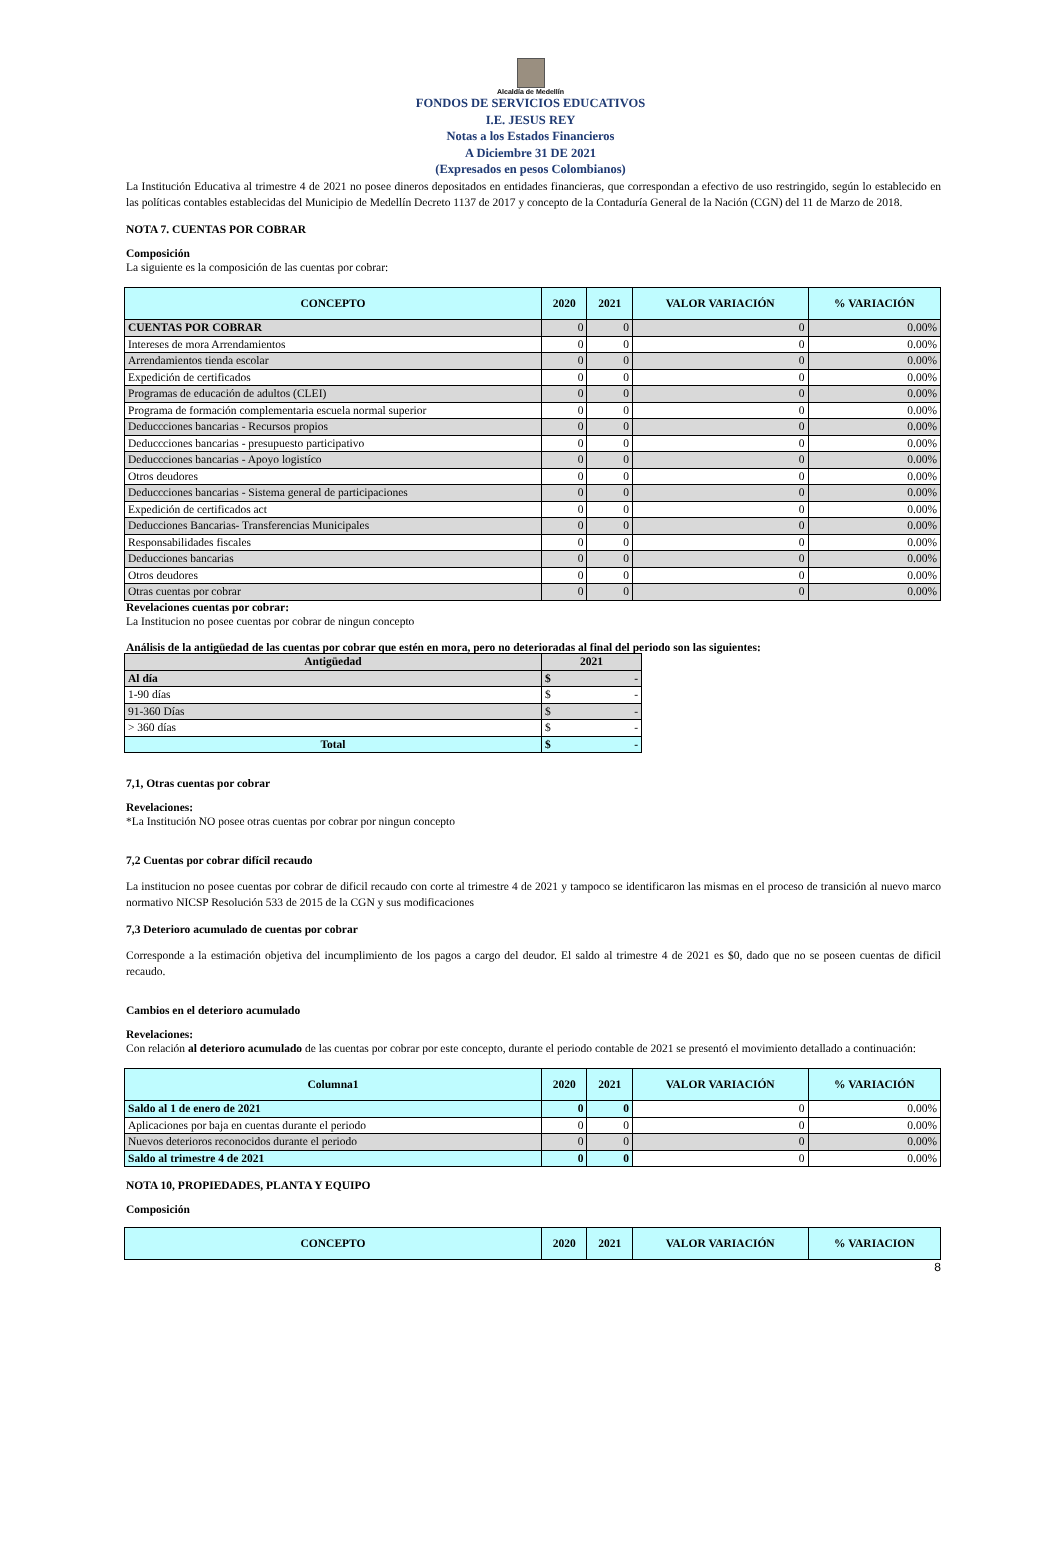Alcaldía de Medellín
FONDOS DE SERVICIOS EDUCATIVOS
I.E. JESUS REY
Notas a los Estados Financieros
A Diciembre 31 DE 2021
(Expresados en pesos Colombianos)
La Institución Educativa al trimestre 4 de 2021 no posee dineros depositados en entidades financieras, que correspondan a efectivo de uso restringido, según lo establecido en las políticas contables establecidas del Municipio de Medellín Decreto 1137 de 2017 y concepto de la Contaduría General de la Nación (CGN) del 11 de Marzo de 2018.
NOTA 7. CUENTAS POR COBRAR
Composición
La siguiente es la composición de las cuentas por cobrar:
| CONCEPTO | 2020 | 2021 | VALOR VARIACIÓN | % VARIACIÓN |
| --- | --- | --- | --- | --- |
| CUENTAS POR COBRAR | 0 | 0 | 0 | 0.00% |
| Intereses de mora Arrendamientos | 0 | 0 | 0 | 0.00% |
| Arrendamientos tienda escolar | 0 | 0 | 0 | 0.00% |
| Expedición de certificados | 0 | 0 | 0 | 0.00% |
| Programas de educación de adultos (CLEI) | 0 | 0 | 0 | 0.00% |
| Programa de formación complementaria escuela normal superior | 0 | 0 | 0 | 0.00% |
| Deduccciones bancarias - Recursos propios | 0 | 0 | 0 | 0.00% |
| Deduccciones bancarias - presupuesto participativo | 0 | 0 | 0 | 0.00% |
| Deduccciones bancarias - Apoyo logistíco | 0 | 0 | 0 | 0.00% |
| Otros deudores | 0 | 0 | 0 | 0.00% |
| Deduccciones bancarias - Sistema general de participaciones | 0 | 0 | 0 | 0.00% |
| Expedición de certificados act | 0 | 0 | 0 | 0.00% |
| Deducciones Bancarias- Transferencias Municipales | 0 | 0 | 0 | 0.00% |
| Responsabilidades fiscales | 0 | 0 | 0 | 0.00% |
| Deducciones bancarias | 0 | 0 | 0 | 0.00% |
| Otros deudores | 0 | 0 | 0 | 0.00% |
| Otras cuentas por cobrar | 0 | 0 | 0 | 0.00% |
Revelaciones cuentas por cobrar:
La Institucion no posee cuentas por cobrar de ningun concepto
Análisis de la antigüedad de las cuentas por cobrar que estén en mora, pero no deterioradas al final del periodo son las siguientes:
| Antigüedad | 2021 |
| Al día | $ - |
| 1-90 días | $ - |
| 91-360 Días | $ - |
| > 360 días | $ - |
| Total | $ - |
7,1, Otras cuentas por cobrar
Revelaciones:
*La Institución NO posee otras cuentas por cobrar por ningun concepto
7,2 Cuentas por cobrar difícil recaudo
La institucion no posee cuentas por cobrar de dificil recaudo con corte al trimestre 4 de 2021 y tampoco se identificaron las mismas en el proceso de transición al nuevo marco normativo NICSP Resolución 533 de 2015 de la CGN y sus modificaciones
7,3 Deterioro acumulado de cuentas por cobrar
Corresponde a la estimación objetiva del incumplimiento de los pagos a cargo del deudor. El saldo al trimestre 4 de 2021 es $0, dado que no se poseen cuentas de dificil recaudo.
Cambios en el deterioro acumulado
Revelaciones:
Con relación al deterioro acumulado de las cuentas por cobrar por este concepto, durante el periodo contable de 2021 se presentó el movimiento detallado a continuación:
| Columna1 | 2020 | 2021 | VALOR VARIACIÓN | % VARIACIÓN |
| --- | --- | --- | --- | --- |
| Saldo al 1 de enero de 2021 | 0 | 0 | 0 | 0.00% |
| Aplicaciones por baja en cuentas durante el periodo | 0 | 0 | 0 | 0.00% |
| Nuevos deterioros reconocidos durante el periodo | 0 | 0 | 0 | 0.00% |
| Saldo al trimestre 4 de 2021 | 0 | 0 | 0 | 0.00% |
NOTA 10, PROPIEDADES, PLANTA Y EQUIPO
Composición
| CONCEPTO | 2020 | 2021 | VALOR VARIACIÓN | % VARIACION |
| --- | --- | --- | --- | --- |
8